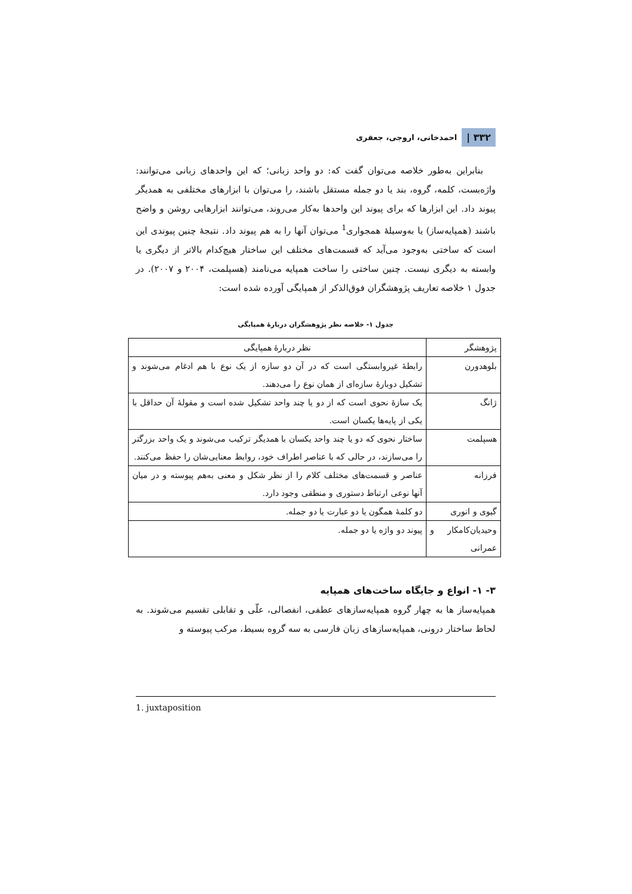۳۳۲ | احمدخانی، اروجی، جعفری
بنابراین به‌طور خلاصه می‌توان گفت که: دو واحد زبانی؛ که این واحدهای زبانی می‌توانند: واژه‌بست، کلمه، گروه، بند یا دو جمله مستقل باشند، را می‌توان با ابزارهای مختلفی به همدیگر پیوند داد. این ابزارها که برای پیوند این واحدها به‌کار می‌روند، می‌توانند ابزارهایی روشن و واضح باشند (همپایه‌ساز) یا به‌وسیلهٔ همجواری<sup>1</sup> می‌توان آنها را به هم پیوند داد. نتیجهٔ چنین پیوندی این است که ساختی به‌وجود می‌آید که قسمت‌های مختلف این ساختار هیچ‌کدام بالاتر از دیگری یا وابسته به دیگری نیست. چنین ساختی را ساخت همپایه می‌نامند (هسپلمت، ۲۰۰۴ و ۲۰۰۷). در جدول ۱ خلاصه تعاریف پژوهشگران فوق‌الذکر از همپایگی آورده شده است:
جدول ۱- خلاصه نظر پژوهشگران دربارهٔ همپایگی
| پژوهشگر | نظر دربارهٔ همپایگی |
| بلوهدورن | رابطهٔ غیروابستگی است که در آن دو سازه از یک نوع با هم ادغام می‌شوند و تشکیل دوبارهٔ سازه‌ای از همان نوع را می‌دهند. |
| ژانگ | یک سازهٔ نحوی است که از دو یا چند واحد تشکیل شده است و مقولهٔ آن حداقل با یکی از پایه‌ها یکسان است. |
| هسپلمت | ساختار نحوی که دو یا چند واحد یکسان با همدیگر ترکیب می‌شوند و یک واحد بزرگتر را می‌سازند، در حالی که با عناصر اطراف خود، روابط معنایی‌شان را حفظ می‌کنند. |
| فرزانه | عناصر و قسمت‌های مختلف کلام را از نظر شکل و معنی به‌هم پیوسته و در میان آنها نوعی ارتباط دستوری و منطقی وجود دارد. |
| گیوی و انوری | دو کلمهٔ همگون یا دو عبارت یا دو جمله. |
| وحیدیان‌کامکار و عمرانی | پیوند دو واژه یا دو جمله. |
۳- ۱- انواع و جایگاه ساخت‌های همپایه
همپایه‌ساز ها به چهار گروه همپایه‌سازهای عطفی، انفصالی، علّی و تقابلی تقسیم می‌شوند. به لحاظ ساختار درونی، همپایه‌سازهای زبان فارسی به سه گروه بسیط، مرکب پیوسته و
1. juxtaposition